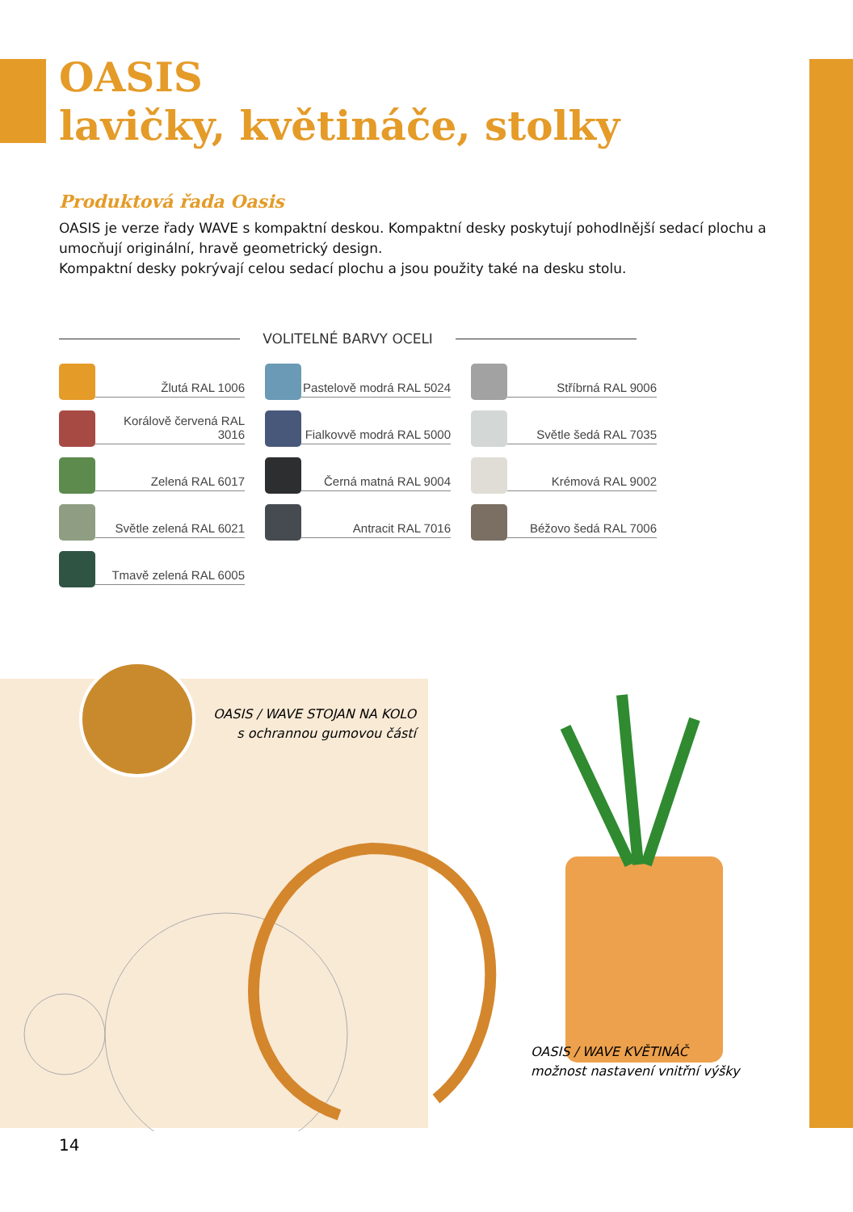OASIS
lavičky, květináče, stolky
Produktová řada Oasis
OASIS je verze řady WAVE s kompaktní deskou. Kompaktní desky poskytují pohodlnější sedací plochu a umocňují originální, hravě geometrický design.
Kompaktní desky pokrývají celou sedací plochu a jsou použity také na desku stolu.
VOLITELNÉ BARVY OCELI
Žlutá RAL 1006
Pastelově modrá RAL 5024
Stříbrná RAL 9006
Korálově červená RAL 3016
Fialkovvě modrá RAL 5000
Světle šedá RAL 7035
Zelená RAL 6017
Černá matná RAL 9004
Krémová RAL 9002
Světle zelená RAL 6021
Antracit RAL 7016
Béžovo šedá RAL 7006
Tmavě zelená RAL 6005
OASIS / WAVE STOJAN NA KOLO
s ochrannou gumovou částí
OASIS / WAVE KVĚTINÁČ
možnost nastavení vnitřní výšky
14